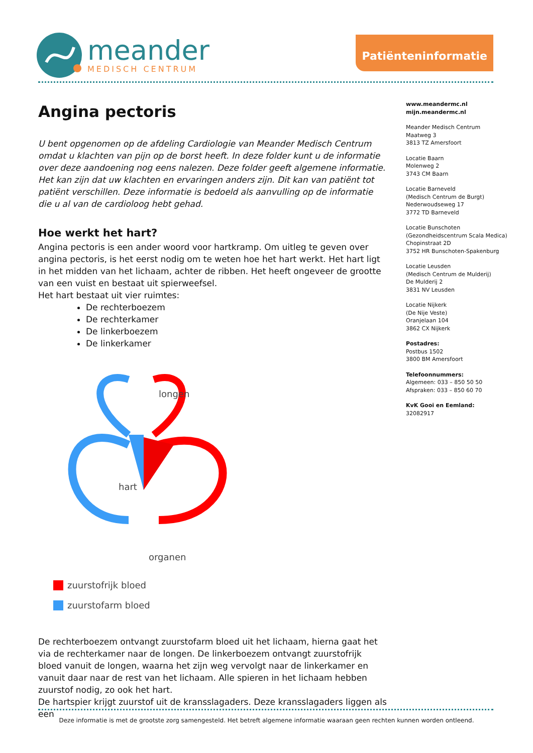meander
MEDISCH CENTRUM
Patiënteninformatie
Angina pectoris
U bent opgenomen op de afdeling Cardiologie van Meander Medisch Centrum omdat u klachten van pijn op de borst heeft. In deze folder kunt u de informatie over deze aandoening nog eens nalezen. Deze folder geeft algemene informatie. Het kan zijn dat uw klachten en ervaringen anders zijn. Dit kan van patiënt tot patiënt verschillen. Deze informatie is bedoeld als aanvulling op de informatie die u al van de cardioloog hebt gehad.
Hoe werkt het hart?
Angina pectoris is een ander woord voor hartkramp. Om uitleg te geven over angina pectoris, is het eerst nodig om te weten hoe het hart werkt. Het hart ligt in het midden van het lichaam, achter de ribben. Het heeft ongeveer de grootte van een vuist en bestaat uit spierweefsel.
Het hart bestaat uit vier ruimtes:
De rechterboezem
De rechterkamer
De linkerboezem
De linkerkamer
longen
hart
organen
zuurstofrijk bloed
zuurstofarm bloed
De rechterboezem ontvangt zuurstofarm bloed uit het lichaam, hierna gaat het via de rechterkamer naar de longen. De linkerboezem ontvangt zuurstofrijk bloed vanuit de longen, waarna het zijn weg vervolgt naar de linkerkamer en vanuit daar naar de rest van het lichaam. Alle spieren in het lichaam hebben zuurstof nodig, zo ook het hart.
De hartspier krijgt zuurstof uit de kransslagaders. Deze kransslagaders liggen als een
www.meandermc.nl
mijn.meandermc.nl
Meander Medisch Centrum
Maatweg 3
3813 TZ Amersfoort
Locatie Baarn
Molenweg 2
3743 CM Baarn
Locatie Barneveld
(Medisch Centrum de Burgt)
Nederwoudseweg 17
3772 TD Barneveld
Locatie Bunschoten
(Gezondheidscentrum Scala Medica)
Chopinstraat 2D
3752 HR Bunschoten-Spakenburg
Locatie Leusden
(Medisch Centrum de Mulderij)
De Mulderij 2
3831 NV Leusden
Locatie Nijkerk
(De Nije Veste)
Oranjelaan 104
3862 CX Nijkerk
Postadres:
Postbus 1502
3800 BM Amersfoort
Telefoonnummers:
Algemeen: 033 – 850 50 50
Afspraken: 033 – 850 60 70
KvK Gooi en Eemland:
32082917
Deze informatie is met de grootste zorg samengesteld. Het betreft algemene informatie waaraan geen rechten kunnen worden ontleend.